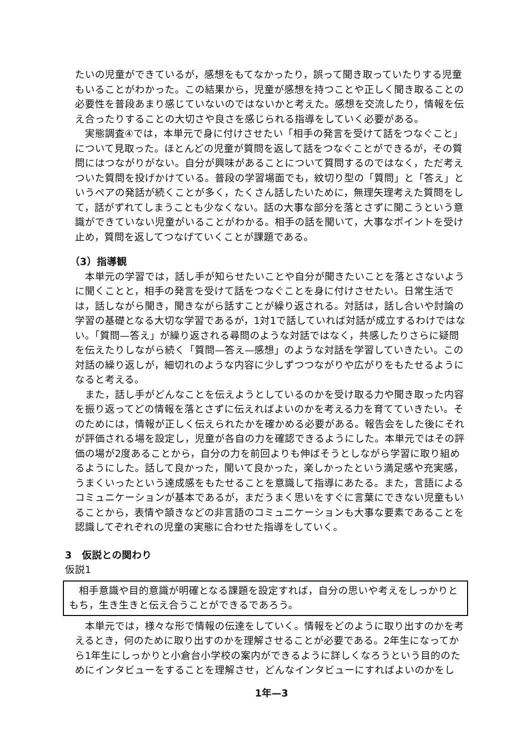たいの児童ができているが，感想をもてなかったり，誤って聞き取っていたりする児童もいることがわかった。この結果から，児童が感想を持つことや正しく聞き取ることの必要性を普段あまり感じていないのではないかと考えた。感想を交流したり，情報を伝え合ったりすることの大切さや良さを感じられる指導をしていく必要がある。
実態調査④では，本単元で身に付けさせたい「相手の発言を受けて話をつなぐこと」について見取った。ほとんどの児童が質問を返して話をつなぐことができるが，その質問にはつながりがない。自分が興味があることについて質問するのではなく，ただ考えついた質問を投げかけている。普段の学習場面でも，紋切り型の「質問」と「答え」というペアの発話が続くことが多く，たくさん話したいために，無理矢理考えた質問をして，話がずれてしまうことも少なくない。話の大事な部分を落とさずに聞こうという意識ができていない児童がいることがわかる。相手の話を聞いて，大事なポイントを受け止め，質問を返してつなげていくことが課題である。
（3）指導観
本単元の学習では，話し手が知らせたいことや自分が聞きたいことを落とさないように聞くことと，相手の発言を受けて話をつなぐことを身に付けさせたい。日常生活では，話しながら聞き，聞きながら話すことが繰り返される。対話は，話し合いや討論の学習の基礎となる大切な学習であるが，1対1で話していれば対話が成立するわけではない。「質問—答え」が繰り返される尋問のような対話ではなく，共感したりさらに疑問を伝えたりしながら続く「質問—答え—感想」のような対話を学習していきたい。この対話の繰り返しが，細切れのような内容に少しずつつながりや広がりをもたせるようになると考える。
また，話し手がどんなことを伝えようとしているのかを受け取る力や聞き取った内容を振り返ってどの情報を落とさずに伝えればよいのかを考える力を育てていきたい。そのためには，情報が正しく伝えられたかを確かめる必要がある。報告会をした後にそれが評価される場を設定し，児童が各自の力を確認できるようにした。本単元ではその評価の場が2度あることから，自分の力を前回よりも伸ばそうとしながら学習に取り組めるようにした。話して良かった，聞いて良かった，楽しかったという満足感や充実感，うまくいったという達成感をもたせることを意識して指導にあたる。また，言語によるコミュニケーションが基本であるが，まだうまく思いをすぐに言葉にできない児童もいることから，表情や頷きなどの非言語のコミュニケーションも大事な要素であることを認識してぞれぞれの児童の実態に合わせた指導をしていく。
3　仮説との関わり
仮説1
相手意識や目的意識が明確となる課題を設定すれば，自分の思いや考えをしっかりともち，生き生きと伝え合うことができるであろう。
本単元では，様々な形で情報の伝達をしていく。情報をどのように取り出すのかを考えるとき，何のために取り出すのかを理解させることが必要である。2年生になってから1年生にしっかりと小倉台小学校の案内ができるように詳しくなろうという目的のためにインタビューをすることを理解させ，どんなインタビューにすればよいのかをし
1年—3